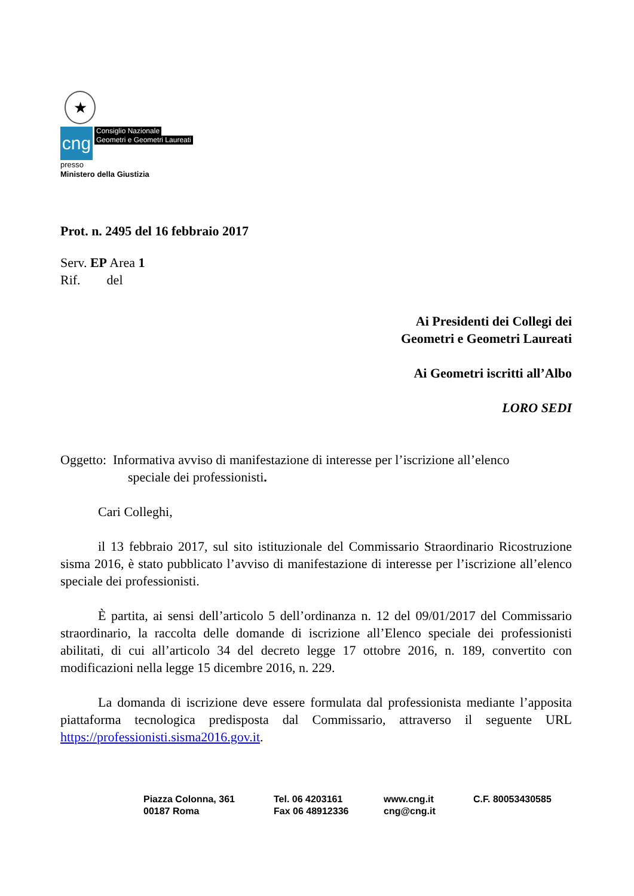★
cng
Consiglio Nazionale
Geometri e Geometri Laureati
presso
Ministero della Giustizia
Prot. n. 2495 del 16 febbraio 2017
Serv. EP Area 1
Rif. del
Ai Presidenti dei Collegi dei
Geometri e Geometri Laureati
Ai Geometri iscritti all’Albo
LORO SEDI
Oggetto: Informativa avviso di manifestazione di interesse per l’iscrizione all’elenco
speciale dei professionisti.
Cari Colleghi,
il 13 febbraio 2017, sul sito istituzionale del Commissario Straordinario Ricostruzione sisma 2016, è stato pubblicato l’avviso di manifestazione di interesse per l’iscrizione all’elenco speciale dei professionisti.
È partita, ai sensi dell’articolo 5 dell’ordinanza n. 12 del 09/01/2017 del Commissario straordinario, la raccolta delle domande di iscrizione all’Elenco speciale dei professionisti abilitati, di cui all’articolo 34 del decreto legge 17 ottobre 2016, n. 189, convertito con modificazioni nella legge 15 dicembre 2016, n. 229.
La domanda di iscrizione deve essere formulata dal professionista mediante l’apposita piattaforma tecnologica predisposta dal Commissario, attraverso il seguente URL https://professionisti.sisma2016.gov.it.
Piazza Colonna, 361
00187 Roma
Tel. 06 4203161
Fax 06 48912336
www.cng.it
cng@cng.it
C.F. 80053430585